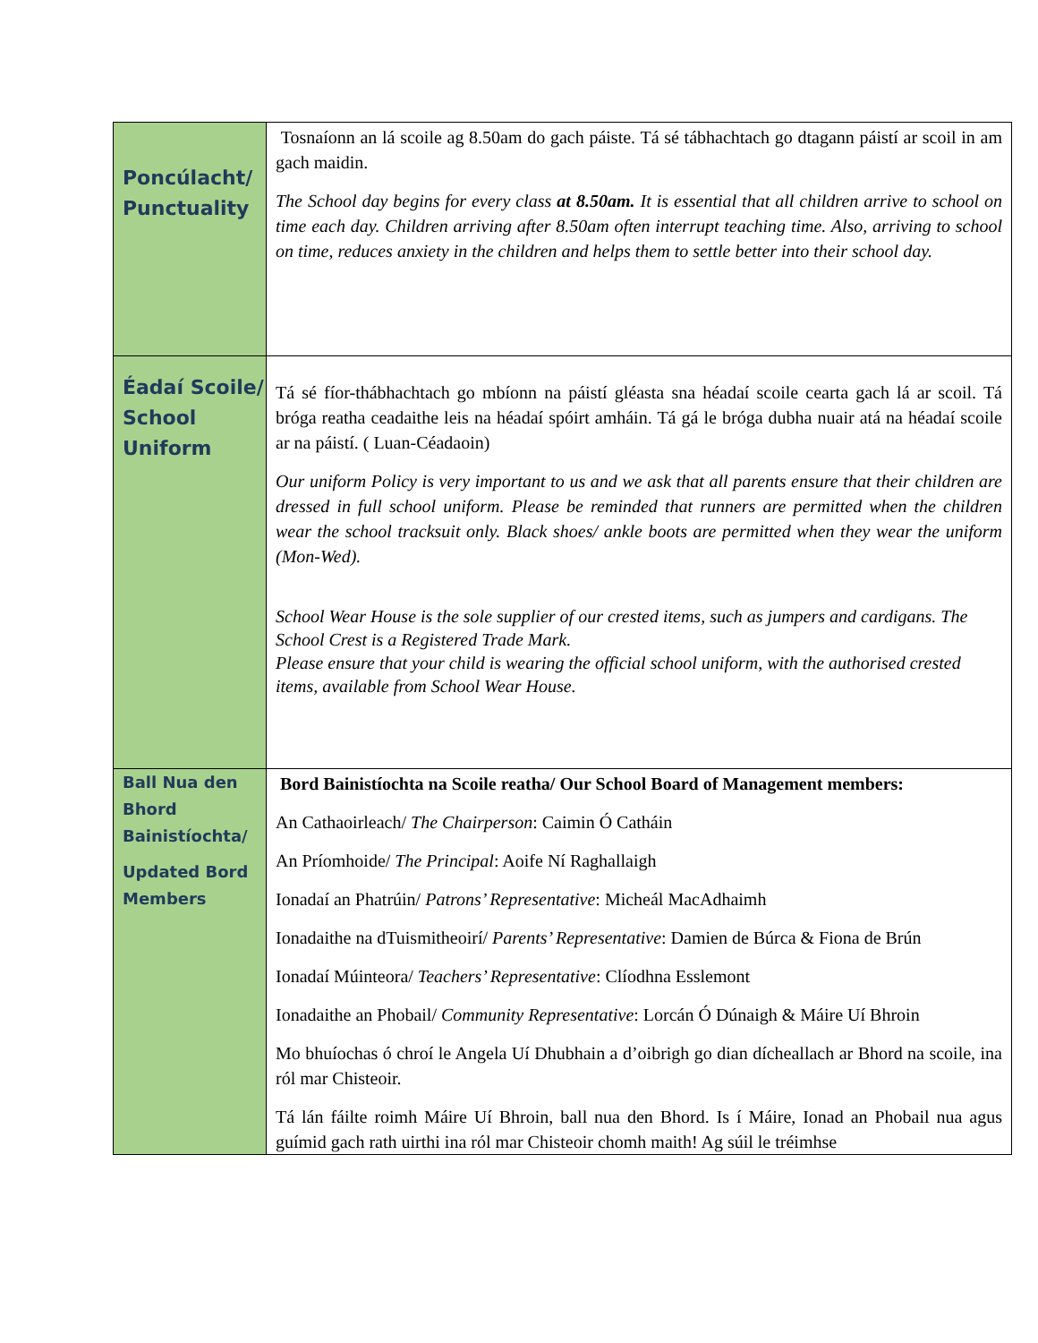| Poncúlacht/ Punctuality | Tosnaíonn an lá scoile ag 8.50am do gach páiste. Tá sé tábhachtach go dtagann páistí ar scoil in am gach maidin. The School day begins for every class at 8.50am. It is essential that all children arrive to school on time each day. Children arriving after 8.50am often interrupt teaching time. Also, arriving to school on time, reduces anxiety in the children and helps them to settle better into their school day. |
| Éadaí Scoile/ School Uniform | Tá sé fíor-thábhachtach go mbíonn na páistí gléasta sna héadaí scoile cearta gach lá ar scoil. Tá bróga reatha ceadaithe leis na héadaí spóirt amháin. Tá gá le bróga dubha nuair atá na héadaí scoile ar na páistí. ( Luan-Céadaoin) Our uniform Policy is very important to us and we ask that all parents ensure that their children are dressed in full school uniform. Please be reminded that runners are permitted when the children wear the school tracksuit only. Black shoes/ ankle boots are permitted when they wear the uniform (Mon-Wed). School Wear House is the sole supplier of our crested items, such as jumpers and cardigans. The School Crest is a Registered Trade Mark. Please ensure that your child is wearing the official school uniform, with the authorised crested items, available from School Wear House. |
| Ball Nua den Bhord Bainistíochta/ Updated Bord Members | Bord Bainistíochta na Scoile reatha/ Our School Board of Management members: An Cathaoirleach/ The Chairperson : Caimin Ó Catháin An Príomhoide/ The Principal : Aoife Ní Raghallaigh Ionadaí an Phatrúin/ Patrons’ Representative : Micheál MacAdhaimh Ionadaithe na dTuismitheoirí/ Parents’ Representative : Damien de Búrca & Fiona de Brún Ionadaí Múinteora/ Teachers’ Representative : Clíodhna Esslemont Ionadaithe an Phobail/ Community Representative : Lorcán Ó Dúnaigh & Máire Uí Bhroin Mo bhuíochas ó chroí le Angela Uí Dhubhain a d’oibrigh go dian dícheallach ar Bhord na scoile, ina ról mar Chisteoir. Tá lán fáilte roimh Máire Uí Bhroin, ball nua den Bhord. Is í Máire, Ionad an Phobail nua agus guímid gach rath uirthi ina ról mar Chisteoir chomh maith! Ag súil le tréimhse |